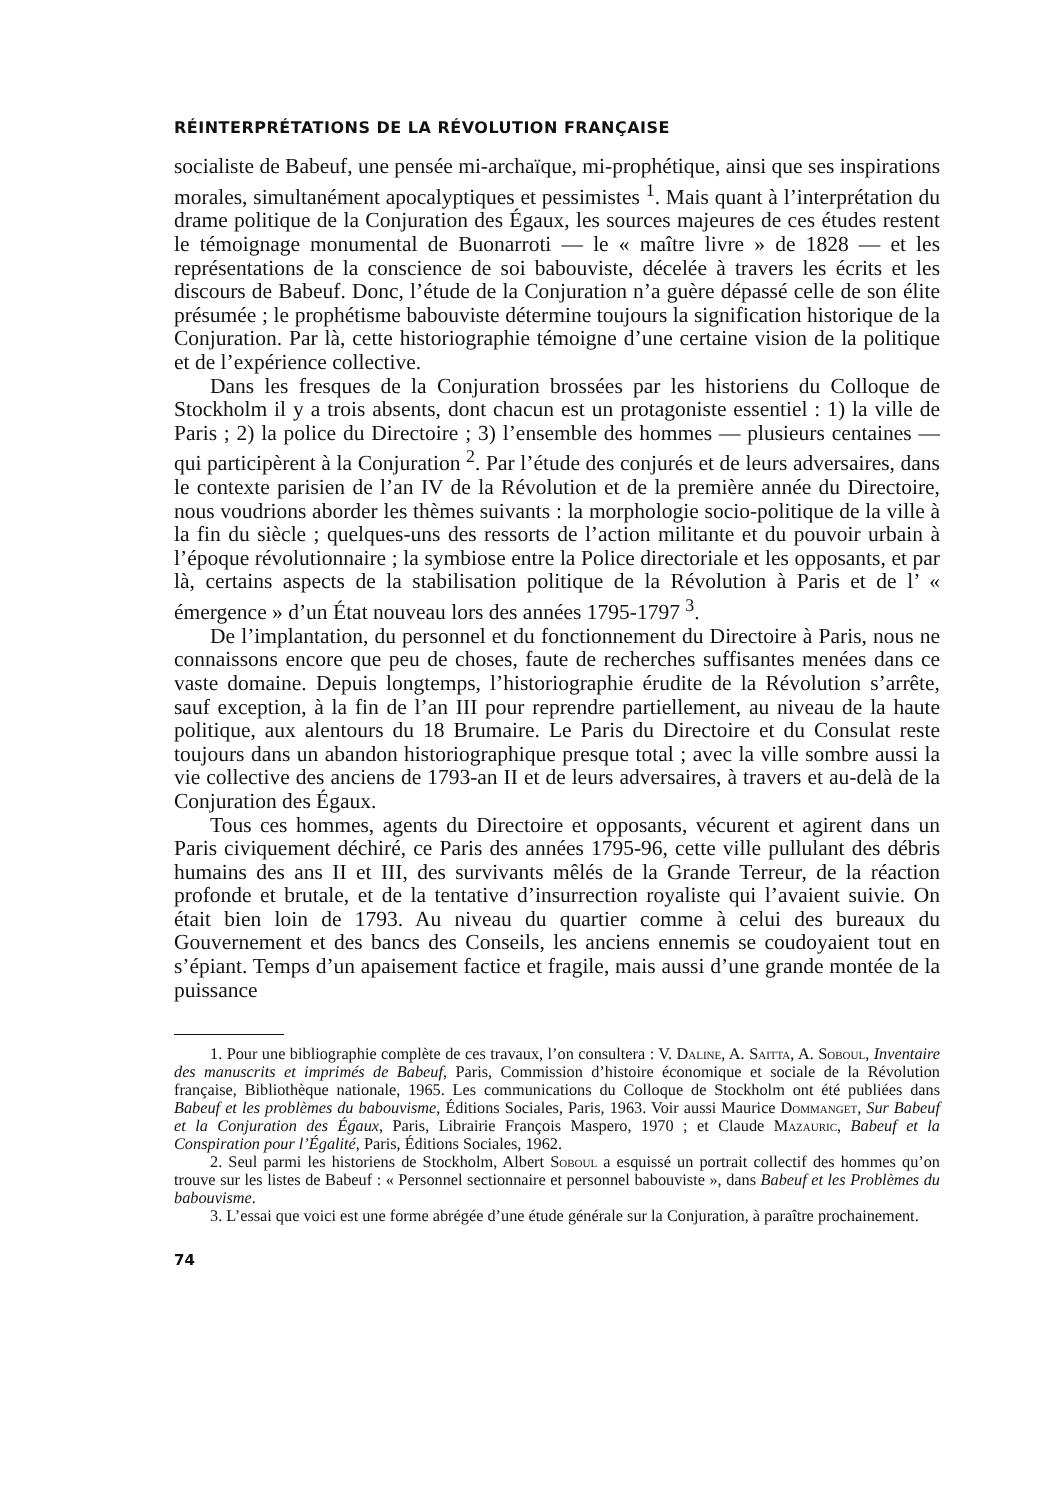RÉINTERPRÉTATIONS DE LA RÉVOLUTION FRANÇAISE
socialiste de Babeuf, une pensée mi-archaïque, mi-prophétique, ainsi que ses inspirations morales, simultanément apocalyptiques et pessimistes <sup>1</sup>. Mais quant à l’interprétation du drame politique de la Conjuration des Égaux, les sources majeures de ces études restent le témoignage monumental de Buonarroti — le « maître livre » de 1828 — et les représentations de la conscience de soi babouviste, décelée à travers les écrits et les discours de Babeuf. Donc, l’étude de la Conjuration n’a guère dépassé celle de son élite présumée ; le prophétisme babouviste détermine toujours la signification historique de la Conjuration. Par là, cette historiographie témoigne d’une certaine vision de la politique et de l’expérience collective.
Dans les fresques de la Conjuration brossées par les historiens du Colloque de Stockholm il y a trois absents, dont chacun est un protagoniste essentiel : 1) la ville de Paris ; 2) la police du Directoire ; 3) l’ensemble des hommes — plusieurs centaines — qui participèrent à la Conjuration <sup>2</sup>. Par l’étude des conjurés et de leurs adversaires, dans le contexte parisien de l’an IV de la Révolution et de la première année du Directoire, nous voudrions aborder les thèmes suivants : la morphologie socio-politique de la ville à la fin du siècle ; quelques-uns des ressorts de l’action militante et du pouvoir urbain à l’époque révolutionnaire ; la symbiose entre la Police directoriale et les opposants, et par là, certains aspects de la stabilisation politique de la Révolution à Paris et de l’ « émergence » d’un État nouveau lors des années 1795-1797 <sup>3</sup>.
De l’implantation, du personnel et du fonctionnement du Directoire à Paris, nous ne connaissons encore que peu de choses, faute de recherches suffisantes menées dans ce vaste domaine. Depuis longtemps, l’historiographie érudite de la Révolution s’arrête, sauf exception, à la fin de l’an III pour reprendre partiellement, au niveau de la haute politique, aux alentours du 18 Brumaire. Le Paris du Directoire et du Consulat reste toujours dans un abandon historiographique presque total ; avec la ville sombre aussi la vie collective des anciens de 1793-an II et de leurs adversaires, à travers et au-delà de la Conjuration des Égaux.
Tous ces hommes, agents du Directoire et opposants, vécurent et agirent dans un Paris civiquement déchiré, ce Paris des années 1795-96, cette ville pullulant des débris humains des ans II et III, des survivants mêlés de la Grande Terreur, de la réaction profonde et brutale, et de la tentative d’insurrection royaliste qui l’avaient suivie. On était bien loin de 1793. Au niveau du quartier comme à celui des bureaux du Gouvernement et des bancs des Conseils, les anciens ennemis se coudoyaient tout en s’épiant. Temps d’un apaisement factice et fragile, mais aussi d’une grande montée de la puissance
1. Pour une bibliographie complète de ces travaux, l’on consultera : V. Daline, A. Saitta, A. Soboul, Inventaire des manuscrits et imprimés de Babeuf, Paris, Commission d’histoire économique et sociale de la Révolution française, Bibliothèque nationale, 1965. Les communications du Colloque de Stockholm ont été publiées dans Babeuf et les problèmes du babouvisme, Éditions Sociales, Paris, 1963. Voir aussi Maurice Dommanget, Sur Babeuf et la Conjuration des Égaux, Paris, Librairie François Maspero, 1970 ; et Claude Mazauric, Babeuf et la Conspiration pour l’Égalité, Paris, Éditions Sociales, 1962.
2. Seul parmi les historiens de Stockholm, Albert Soboul a esquissé un portrait collectif des hommes qu’on trouve sur les listes de Babeuf : « Personnel sectionnaire et personnel babouviste », dans Babeuf et les Problèmes du babouvisme.
3. L’essai que voici est une forme abrégée d’une étude générale sur la Conjuration, à paraître prochainement.
74